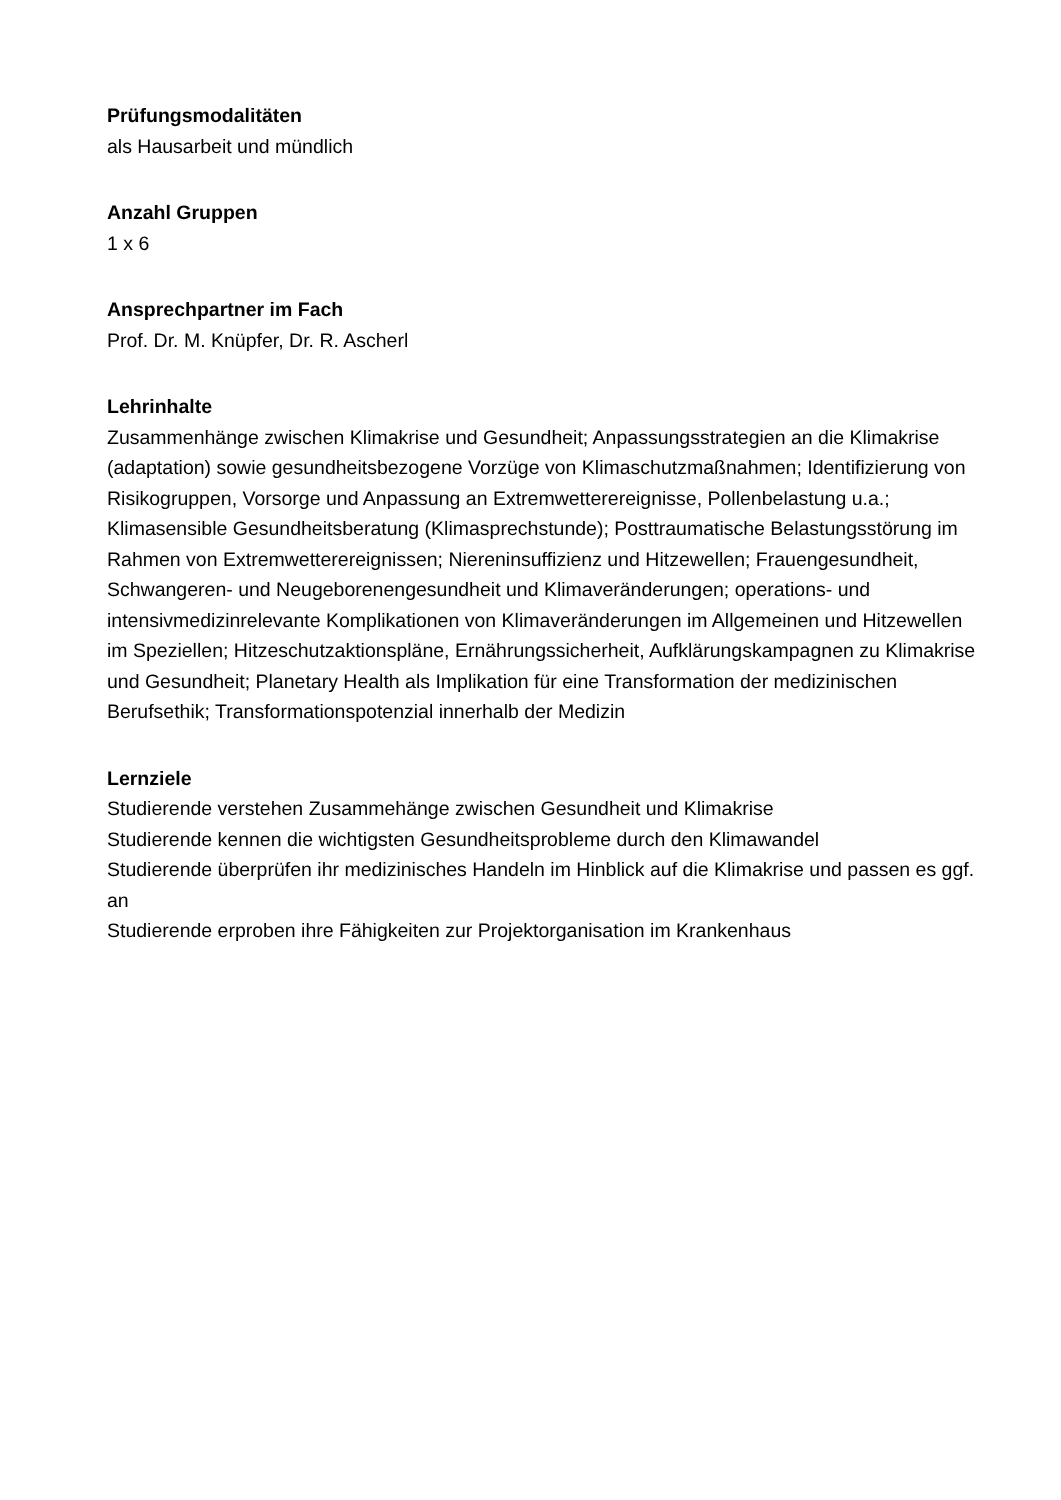Prüfungsmodalitäten
als Hausarbeit und mündlich
Anzahl Gruppen
1 x 6
Ansprechpartner im Fach
Prof. Dr. M. Knüpfer, Dr. R. Ascherl
Lehrinhalte
Zusammenhänge zwischen Klimakrise und Gesundheit; Anpassungsstrategien an die Klimakrise (adaptation) sowie gesundheitsbezogene Vorzüge von Klimaschutzmaßnahmen; Identifizierung von Risikogruppen, Vorsorge und Anpassung an Extremwetterereignisse, Pollenbelastung u.a.; Klimasensible Gesundheitsberatung (Klimasprechstunde); Posttraumatische Belastungsstörung im Rahmen von Extremwetterereignissen; Niereninsuffizienz und Hitzewellen; Frauengesundheit, Schwangeren- und Neugeborenengesundheit und Klimaveränderungen; operations- und intensivmedizinrelevante Komplikationen von Klimaveränderungen im Allgemeinen und Hitzewellen im Speziellen; Hitzeschutzaktionspläne, Ernährungssicherheit, Aufklärungskampagnen zu Klimakrise und Gesundheit; Planetary Health als Implikation für eine Transformation der medizinischen Berufsethik; Transformationspotenzial innerhalb der Medizin
Lernziele
Studierende verstehen Zusammehänge zwischen Gesundheit und Klimakrise
Studierende kennen die wichtigsten Gesundheitsprobleme durch den Klimawandel
Studierende überprüfen ihr medizinisches Handeln im Hinblick auf die Klimakrise und passen es ggf. an
Studierende erproben ihre Fähigkeiten zur Projektorganisation im Krankenhaus